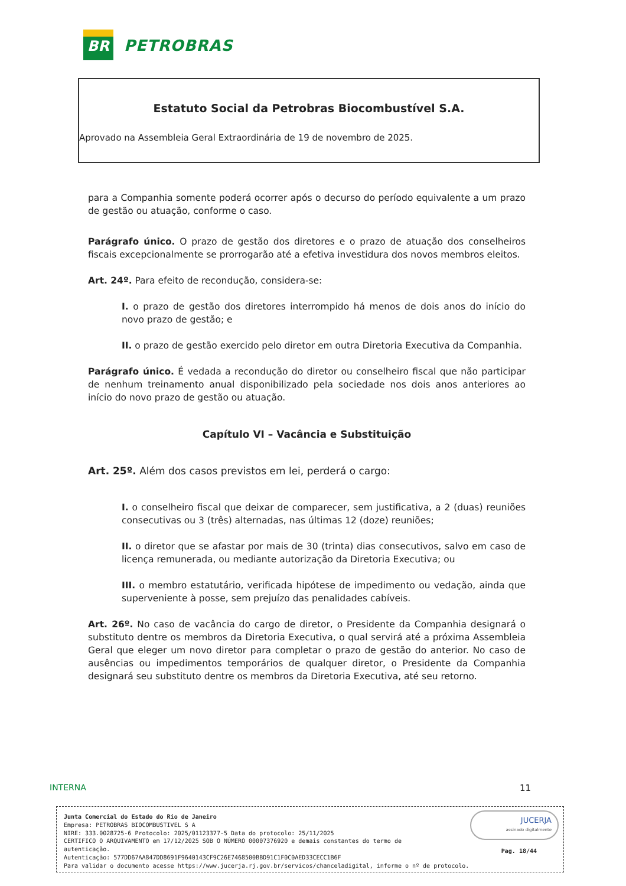BR
PETROBRAS
Estatuto Social da Petrobras Biocombustível S.A.
Aprovado na Assembleia Geral Extraordinária de 19 de novembro de 2025.
para a Companhia somente poderá ocorrer após o decurso do período equivalente a um prazo de gestão ou atuação, conforme o caso.
Parágrafo único. O prazo de gestão dos diretores e o prazo de atuação dos conselheiros fiscais excepcionalmente se prorrogarão até a efetiva investidura dos novos membros eleitos.
Art. 24º. Para efeito de recondução, considera-se:
I. o prazo de gestão dos diretores interrompido há menos de dois anos do início do novo prazo de gestão; e
II. o prazo de gestão exercido pelo diretor em outra Diretoria Executiva da Companhia.
Parágrafo único. É vedada a recondução do diretor ou conselheiro fiscal que não participar de nenhum treinamento anual disponibilizado pela sociedade nos dois anos anteriores ao início do novo prazo de gestão ou atuação.
Capítulo VI – Vacância e Substituição
Art. 25º. Além dos casos previstos em lei, perderá o cargo:
I. o conselheiro fiscal que deixar de comparecer, sem justificativa, a 2 (duas) reuniões consecutivas ou 3 (três) alternadas, nas últimas 12 (doze) reuniões;
II. o diretor que se afastar por mais de 30 (trinta) dias consecutivos, salvo em caso de licença remunerada, ou mediante autorização da Diretoria Executiva; ou
III. o membro estatutário, verificada hipótese de impedimento ou vedação, ainda que superveniente à posse, sem prejuízo das penalidades cabíveis.
Art. 26º. No caso de vacância do cargo de diretor, o Presidente da Companhia designará o substituto dentre os membros da Diretoria Executiva, o qual servirá até a próxima Assembleia Geral que eleger um novo diretor para completar o prazo de gestão do anterior. No caso de ausências ou impedimentos temporários de qualquer diretor, o Presidente da Companhia designará seu substituto dentre os membros da Diretoria Executiva, até seu retorno.
INTERNA 11
JUCERJA
assinado digitalmente
Pag. 18/44
Junta Comercial do Estado do Rio de Janeiro
Empresa: PETROBRAS BIOCOMBUSTIVEL S A
NIRE: 333.0028725-6 Protocolo: 2025/01123377-5 Data do protocolo: 25/11/2025
CERTIFICO O ARQUIVAMENTO em 17/12/2025 SOB O NÚMERO 00007376920 e demais constantes do termo de
autenticação.
Autenticação: 577DD67AA847DD8691F9640143CF9C26E7468500BBD91C1F0C0AED33CECC1B6F
Para validar o documento acesse https://www.jucerja.rj.gov.br/servicos/chanceladigital, informe o nº de protocolo.